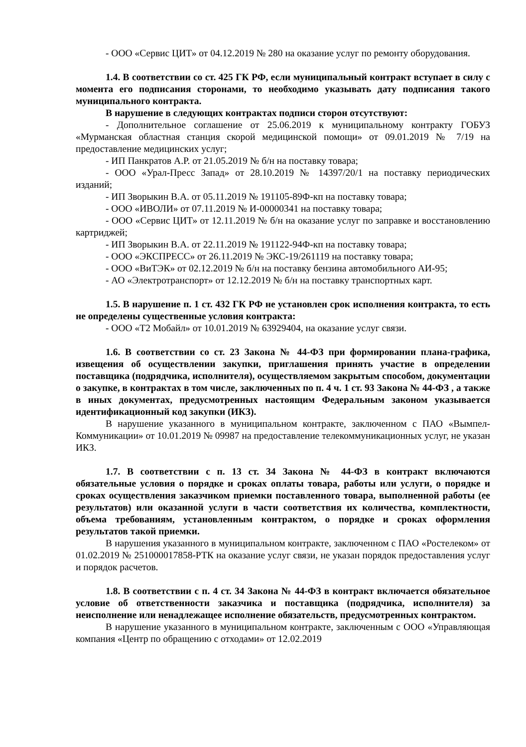- ООО «Сервис ЦИТ» от 04.12.2019 № 280 на оказание услуг по ремонту оборудования.
1.4. В соответствии со ст. 425 ГК РФ, если муниципальный контракт вступает в силу с момента его подписания сторонами, то необходимо указывать дату подписания такого муниципального контракта.
В нарушение в следующих контрактах подписи сторон отсутствуют:
- Дополнительное соглашение от 25.06.2019 к муниципальному контракту ГОБУЗ «Мурманская областная станция скорой медицинской помощи» от 09.01.2019 № 7/19 на предоставление медицинских услуг;
- ИП Панкратов А.Р. от 21.05.2019 № б/н на поставку товара;
- ООО «Урал-Пресс Запад» от 28.10.2019 № 14397/20/1 на поставку периодических изданий;
- ИП Зворыкин В.А. от 05.11.2019 № 191105-89Ф-кп на поставку товара;
- ООО «ИВОЛИ» от 07.11.2019 № И-00000341 на поставку товара;
- ООО «Сервис ЦИТ» от 12.11.2019 № б/н на оказание услуг по заправке и восстановлению картриджей;
- ИП Зворыкин В.А. от 22.11.2019 № 191122-94Ф-кп на поставку товара;
- ООО «ЭКСПРЕСС» от 26.11.2019 № ЭКС-19/261119 на поставку товара;
- ООО «ВиТЭК» от 02.12.2019 № б/н на поставку бензина автомобильного АИ-95;
- АО «Электротранспорт» от 12.12.2019 № б/н на поставку транспортных карт.
1.5. В нарушение п. 1 ст. 432 ГК РФ не установлен срок исполнения контракта, то есть не определены существенные условия контракта:
- ООО «Т2 Мобайл» от 10.01.2019 № 63929404, на оказание услуг связи.
1.6. В соответствии со ст. 23 Закона № 44-ФЗ при формировании плана-графика, извещения об осуществлении закупки, приглашения принять участие в определении поставщика (подрядчика, исполнителя), осуществляемом закрытым способом, документации о закупке, в контрактах в том числе, заключенных по п. 4 ч. 1 ст. 93 Закона № 44-ФЗ , а также в иных документах, предусмотренных настоящим Федеральным законом указывается идентификационный код закупки (ИКЗ).
В нарушение указанного в муниципальном контракте, заключенном с ПАО «Вымпел-Коммуникации» от 10.01.2019 № 09987 на предоставление телекоммуникационных услуг, не указан ИКЗ.
1.7. В соответствии с п. 13 ст. 34 Закона № 44-ФЗ в контракт включаются обязательные условия о порядке и сроках оплаты товара, работы или услуги, о порядке и сроках осуществления заказчиком приемки поставленного товара, выполненной работы (ее результатов) или оказанной услуги в части соответствия их количества, комплектности, объема требованиям, установленным контрактом, о порядке и сроках оформления результатов такой приемки.
В нарушения указанного в муниципальном контракте, заключенном с ПАО «Ростелеком» от 01.02.2019 № 251000017858-РТК на оказание услуг связи, не указан порядок предоставления услуг и порядок расчетов.
1.8. В соответствии с п. 4 ст. 34 Закона № 44-ФЗ в контракт включается обязательное условие об ответственности заказчика и поставщика (подрядчика, исполнителя) за неисполнение или ненадлежащее исполнение обязательств, предусмотренных контрактом.
В нарушение указанного в муниципальном контракте, заключенным с ООО «Управляющая компания «Центр по обращению с отходами» от 12.02.2019